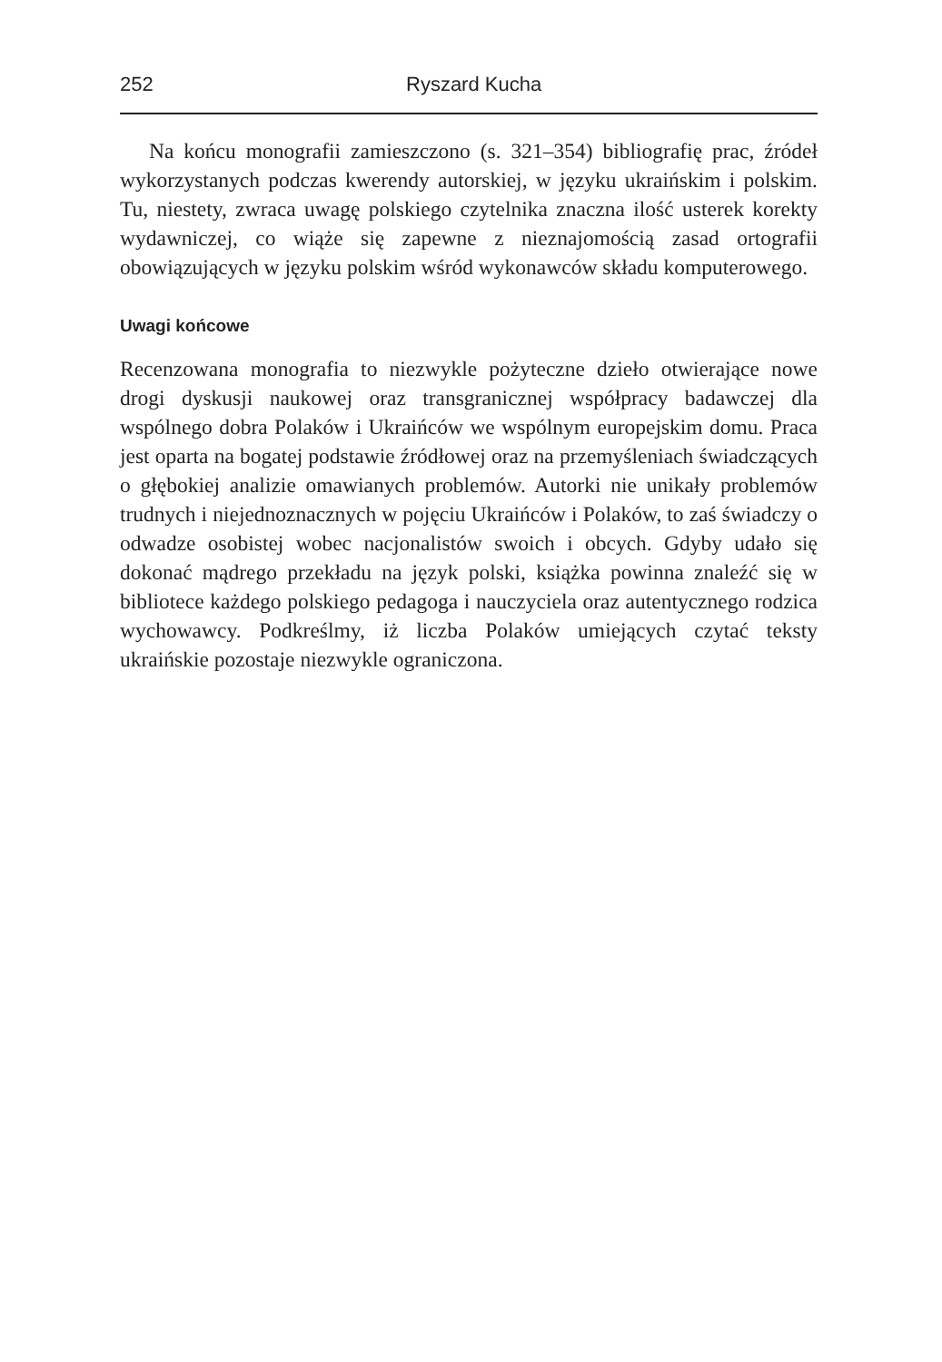252 Ryszard Kucha
Na końcu monografii zamieszczono (s. 321–354) bibliografię prac, źródeł wykorzystanych podczas kwerendy autorskiej, w języku ukraińskim i polskim. Tu, niestety, zwraca uwagę polskiego czytelnika znaczna ilość usterek korekty wydawniczej, co wiąże się zapewne z nieznajomością zasad ortografii obowiązujących w języku polskim wśród wykonawców składu komputerowego.
Uwagi końcowe
Recenzowana monografia to niezwykle pożyteczne dzieło otwierające nowe drogi dyskusji naukowej oraz transgranicznej współpracy badawczej dla wspólnego dobra Polaków i Ukraińców we wspólnym europejskim domu. Praca jest oparta na bogatej podstawie źródłowej oraz na przemyśleniach świadczących o głębokiej analizie omawianych problemów. Autorki nie unikały problemów trudnych i niejednoznacznych w pojęciu Ukraińców i Polaków, to zaś świadczy o odwadze osobistej wobec nacjonalistów swoich i obcych. Gdyby udało się dokonać mądrego przekładu na język polski, książka powinna znaleźć się w bibliotece każdego polskiego pedagoga i nauczyciela oraz autentycznego rodzica wychowawcy. Podkreślmy, iż liczba Polaków umiejących czytać teksty ukraińskie pozostaje niezwykle ograniczona.